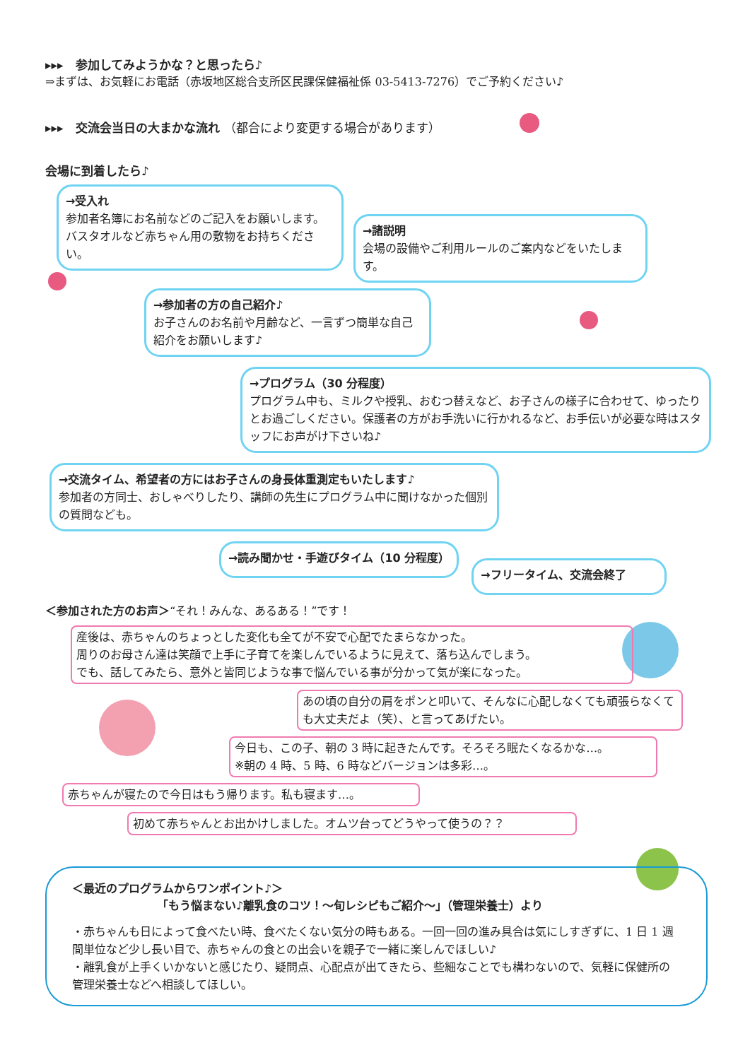▸▸▸　参加してみようかな？と思ったら♪
⇒まずは、お気軽にお電話（赤坂地区総合支所区民課保健福祉係 03-5413-7276）でご予約ください♪
▸▸▸　交流会当日の大まかな流れ （都合により変更する場合があります）
会場に到着したら♪
→受入れ
参加者名簿にお名前などのご記入をお願いします。バスタオルなど赤ちゃん用の敷物をお持ちください。
→諸説明
会場の設備やご利用ルールのご案内などをいたします。
→参加者の方の自己紹介♪
お子さんのお名前や月齢など、一言ずつ簡単な自己紹介をお願いします♪
→プログラム（30 分程度）
プログラム中も、ミルクや授乳、おむつ替えなど、お子さんの様子に合わせて、ゆったりとお過ごしください。保護者の方がお手洗いに行かれるなど、お手伝いが必要な時はスタッフにお声がけ下さいね♪
→交流タイム、希望者の方にはお子さんの身長体重測定もいたします♪
参加者の方同士、おしゃべりしたり、講師の先生にプログラム中に聞けなかった個別の質問なども。
→読み聞かせ・手遊びタイム（10 分程度）
→フリータイム、交流会終了
＜参加された方のお声＞“それ！みんな、あるある！”です！
産後は、赤ちゃんのちょっとした変化も全てが不安で心配でたまらなかった。
周りのお母さん達は笑顔で上手に子育てを楽しんでいるように見えて、落ち込んでしまう。
でも、話してみたら、意外と皆同じような事で悩んでいる事が分かって気が楽になった。
あの頃の自分の肩をポンと叩いて、そんなに心配しなくても頑張らなくても大丈夫だよ（笑）、と言ってあげたい。
今日も、この子、朝の 3 時に起きたんです。そろそろ眠たくなるかな…。
※朝の 4 時、5 時、6 時などバージョンは多彩…。
赤ちゃんが寝たので今日はもう帰ります。私も寝ます…。
初めて赤ちゃんとお出かけしました。オムツ台ってどうやって使うの？？
＜最近のプログラムからワンポイント♪＞
「もう悩まない♪離乳食のコツ！～旬レシピもご紹介～」（管理栄養士）より
・赤ちゃんも日によって食べたい時、食べたくない気分の時もある。一回一回の進み具合は気にしすぎずに、1 日 1 週間単位など少し長い目で、赤ちゃんの食との出会いを親子で一緒に楽しんでほしい♪
・離乳食が上手くいかないと感じたり、疑問点、心配点が出てきたら、些細なことでも構わないので、気軽に保健所の管理栄養士などへ相談してほしい。